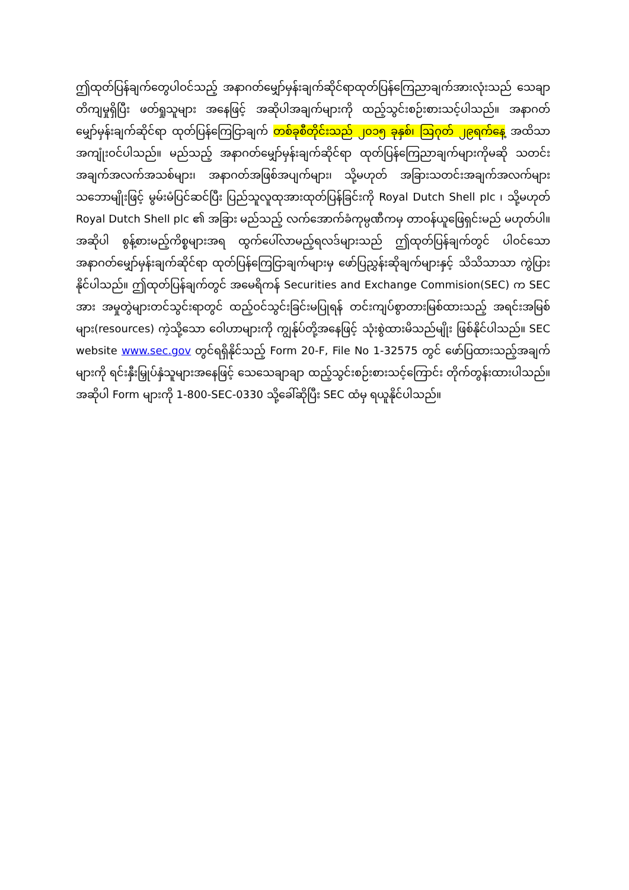ဤထုတ်ပြန်ချက်တွေပါဝင်သည့် အနာဂတ်မျှော်မှန်းချက်ဆိုင်ရာထုတ်ပြန်ကြေညာချက်အားလုံးသည် သေချာတိကျမှုရှိပြီး ဖတ်ရှုသူများ အနေဖြင့် အဆိုပါအချက်များကို ထည့်သွင်းစဉ်းစားသင့်ပါသည်။ အနာဂတ်မျှော်မှန်းချက်ဆိုင်ရာ ထုတ်ပြန်ကြေငြာချက် တစ်ခုစီတိုင်းသည် ၂၀၁၅ ခုနှစ်၊ ဩဂုတ် ၂၉ရက်နေ့ အထိသာ အကျုံးဝင်ပါသည်။ မည်သည့် အနာဂတ်မျှော်မှန်းချက်ဆိုင်ရာ ထုတ်ပြန်ကြေညာချက်များကိုမဆို သတင်းအချက်အလက်အသစ်များ၊ အနာဂတ်အဖြစ်အပျက်များ၊ သို့မဟုတ် အခြားသတင်းအချက်အလက်များသဘောမျိုးဖြင့် မွမ်းမံပြင်ဆင်ပြီး ပြည်သူလူထုအားထုတ်ပြန်ခြင်းကို Royal Dutch Shell plc ၊ သို့မဟုတ် Royal Dutch Shell plc ၏ အခြား မည်သည့် လက်အောက်ခံကုမ္ပဏီကမှ တာဝန်ယူဖြေရှင်းမည် မဟုတ်ပါ။ အဆိုပါ စွန့်စားမည့်ကိစ္စများအရ ထွက်ပေါ်လာမည့်ရလဒ်များသည် ဤထုတ်ပြန်ချက်တွင် ပါဝင်သော အနာဂတ်မျှော်မှန်းချက်ဆိုင်ရာ ထုတ်ပြန်ကြေငြာချက်များမှ ဖော်ပြညွှန်းဆိုချက်များနှင့် သိသိသာသာ ကွဲပြားနိုင်ပါသည်။ ဤထုတ်ပြန်ချက်တွင် အမေရိကန် Securities and Exchange Commision(SEC) က SEC အား အမှုတွဲများတင်သွင်းရာတွင် ထည့်ဝင်သွင်းခြင်းမပြုရန် တင်းကျပ်စွာတားမြစ်ထားသည့် အရင်းအမြစ်များ(resources) ကဲ့သို့သော ဝေါဟာများကို ကျွန်ုပ်တို့အနေဖြင့် သုံးစွဲထားမိသည်မျိုး ဖြစ်နိုင်ပါသည်။ SEC website www.sec.gov တွင်ရရှိနိုင်သည့် Form 20-F, File No 1-32575 တွင် ဖော်ပြထားသည့်အချက်များကို ရင်းနှီးမြှုပ်နှံသူများအနေဖြင့် သေသေချာချာ ထည့်သွင်းစဉ်းစားသင့်ကြောင်း တိုက်တွန်းထားပါသည်။ အဆိုပါ Form များကို 1-800-SEC-0330 သို့ခေါ်ဆိုပြီး SEC ထံမှ ရယူနိုင်ပါသည်။